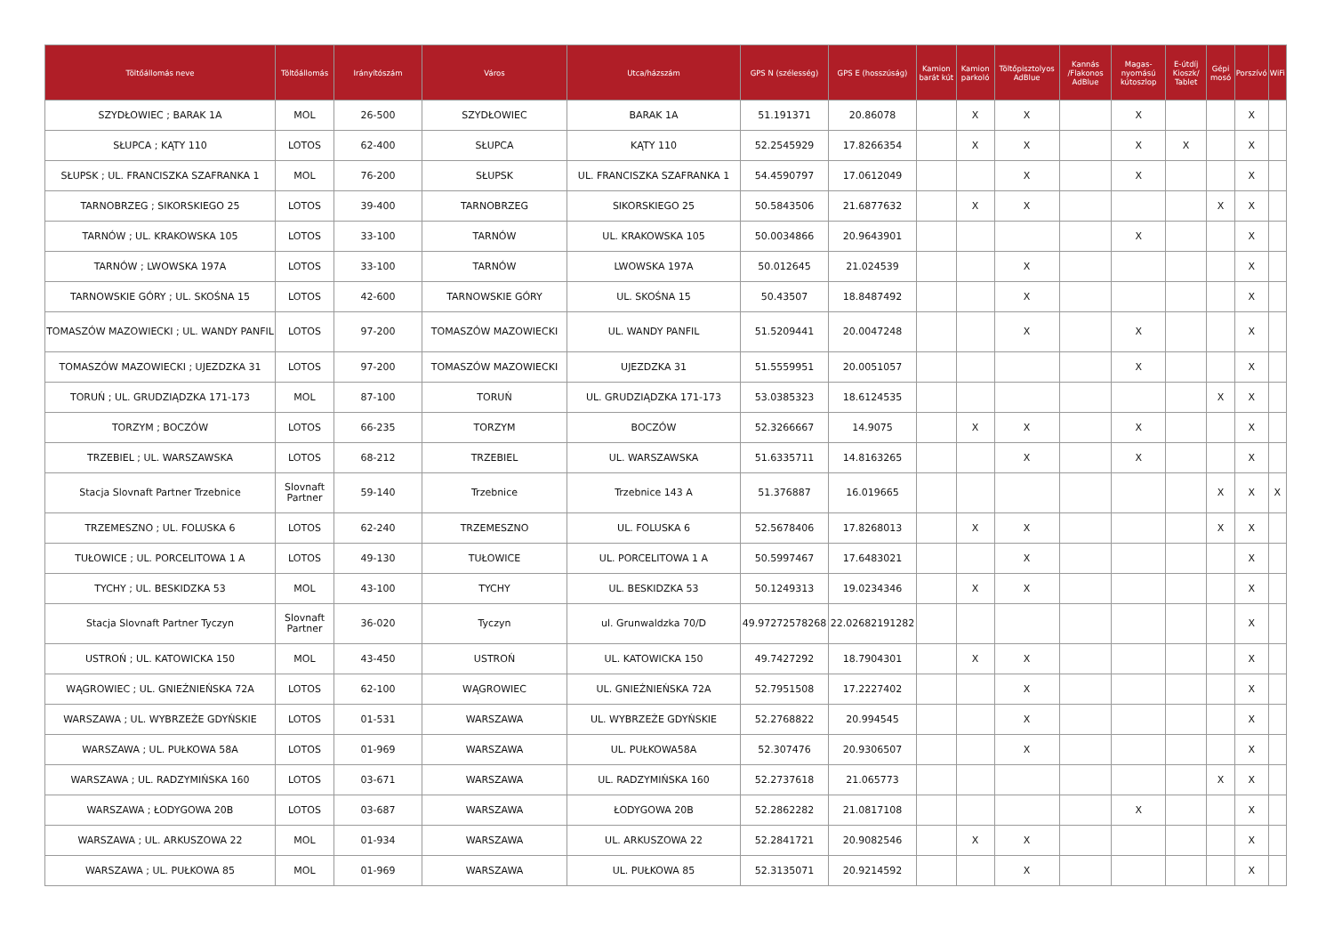| Töltőállomás neve | Töltőállomás | Irányítószám | Város | Utca/házszám | GPS N (szélesség) | GPS E (hosszúság) | Kamion barát kút | Kamion parkoló | Töltőpisztolyos AdBlue | Kannás /Flakonos AdBlue | Magas-nyomású kútoszlop | E-útdíj Kioszk/ Tablet | Gépi mosó | Porszívó | WiFi |
| --- | --- | --- | --- | --- | --- | --- | --- | --- | --- | --- | --- | --- | --- | --- | --- |
| SZYDŁOWIEC ; BARAK 1A | MOL | 26-500 | SZYDŁOWIEC | BARAK 1A | 51.191371 | 20.86078 | | X | X | | X | | | X | |
| SŁUPCA ; KĄTY 110 | LOTOS | 62-400 | SŁUPCA | KĄTY 110 | 52.2545929 | 17.8266354 | | X | X | | X | X | | X | |
| SŁUPSK ; UL. FRANCISZKA SZAFRANKA 1 | MOL | 76-200 | SŁUPSK | UL. FRANCISZKA SZAFRANKA 1 | 54.4590797 | 17.0612049 | | | X | | X | | | X | |
| TARNOBRZEG ; SIKORSKIEGO 25 | LOTOS | 39-400 | TARNOBRZEG | SIKORSKIEGO 25 | 50.5843506 | 21.6877632 | | X | X | | | | X | X | |
| TARNÓW ; UL. KRAKOWSKA 105 | LOTOS | 33-100 | TARNÓW | UL. KRAKOWSKA 105 | 50.0034866 | 20.9643901 | | | | | X | | | X | |
| TARNÓW ; LWOWSKA 197A | LOTOS | 33-100 | TARNÓW | LWOWSKA 197A | 50.012645 | 21.024539 | | | X | | | | | X | |
| TARNOWSKIE GÓRY ; UL. SKOŚNA 15 | LOTOS | 42-600 | TARNOWSKIE GÓRY | UL. SKOŚNA 15 | 50.43507 | 18.8487492 | | | X | | | | | X | |
| TOMASZÓW MAZOWIECKI ; UL. WANDY PANFIL | LOTOS | 97-200 | TOMASZÓW MAZOWIECKI | UL. WANDY PANFIL | 51.5209441 | 20.0047248 | | | X | | X | | | X | |
| TOMASZÓW MAZOWIECKI ; UJEZDZKA 31 | LOTOS | 97-200 | TOMASZÓW MAZOWIECKI | UJEZDZKA 31 | 51.5559951 | 20.0051057 | | | | | X | | | X | |
| TORUŃ ; UL. GRUDZIĄDZKA 171-173 | MOL | 87-100 | TORUŃ | UL. GRUDZIĄDZKA 171-173 | 53.0385323 | 18.6124535 | | | | | | | X | X | |
| TORZYM ; BOCZÓW | LOTOS | 66-235 | TORZYM | BOCZÓW | 52.3266667 | 14.9075 | | X | X | | X | | | X | |
| TRZEBIEL ; UL. WARSZAWSKA | LOTOS | 68-212 | TRZEBIEL | UL. WARSZAWSKA | 51.6335711 | 14.8163265 | | | X | | X | | | X | |
| Stacja Slovnaft Partner Trzebnice | Slovnaft Partner | 59-140 | Trzebnice | Trzebnice 143 A | 51.376887 | 16.019665 | | | | | | | X | X | X |
| TRZEMESZNO ; UL. FOLUSKA 6 | LOTOS | 62-240 | TRZEMESZNO | UL. FOLUSKA 6 | 52.5678406 | 17.8268013 | | X | X | | | | X | X | |
| TUŁOWICE ; UL. PORCELITOWA 1 A | LOTOS | 49-130 | TUŁOWICE | UL. PORCELITOWA 1 A | 50.5997467 | 17.6483021 | | | X | | | | | X | |
| TYCHY ; UL. BESKIDZKA 53 | MOL | 43-100 | TYCHY | UL. BESKIDZKA 53 | 50.1249313 | 19.0234346 | | X | X | | | | | X | |
| Stacja Slovnaft Partner Tyczyn | Slovnaft Partner | 36-020 | Tyczyn | ul. Grunwaldzka 70/D | 49.97272578268 | 22.02682191282 | | | | | | | | X | |
| USTROŃ ; UL. KATOWICKA 150 | MOL | 43-450 | USTROŃ | UL. KATOWICKA 150 | 49.7427292 | 18.7904301 | | X | X | | | | | X | |
| WĄGROWIEC ; UL. GNIEŹNIEŃSKA 72A | LOTOS | 62-100 | WĄGROWIEC | UL. GNIEŹNIEŃSKA 72A | 52.7951508 | 17.2227402 | | | X | | | | | X | |
| WARSZAWA ; UL. WYBRZEŻE GDYŃSKIE | LOTOS | 01-531 | WARSZAWA | UL. WYBRZEŻE GDYŃSKIE | 52.2768822 | 20.994545 | | | X | | | | | X | |
| WARSZAWA ; UL. PUŁKOWA 58A | LOTOS | 01-969 | WARSZAWA | UL. PUŁKOWA58A | 52.307476 | 20.9306507 | | | X | | | | | X | |
| WARSZAWA ; UL. RADZYMIŃSKA 160 | LOTOS | 03-671 | WARSZAWA | UL. RADZYMIŃSKA 160 | 52.2737618 | 21.065773 | | | | | | | X | X | |
| WARSZAWA ; ŁODYGOWA 20B | LOTOS | 03-687 | WARSZAWA | ŁODYGOWA 20B | 52.2862282 | 21.0817108 | | | | | X | | | X | |
| WARSZAWA ; UL. ARKUSZOWA 22 | MOL | 01-934 | WARSZAWA | UL. ARKUSZOWA 22 | 52.2841721 | 20.9082546 | | X | X | | | | | X | |
| WARSZAWA ; UL. PUŁKOWA 85 | MOL | 01-969 | WARSZAWA | UL. PUŁKOWA 85 | 52.3135071 | 20.9214592 | | | X | | | | | X | |